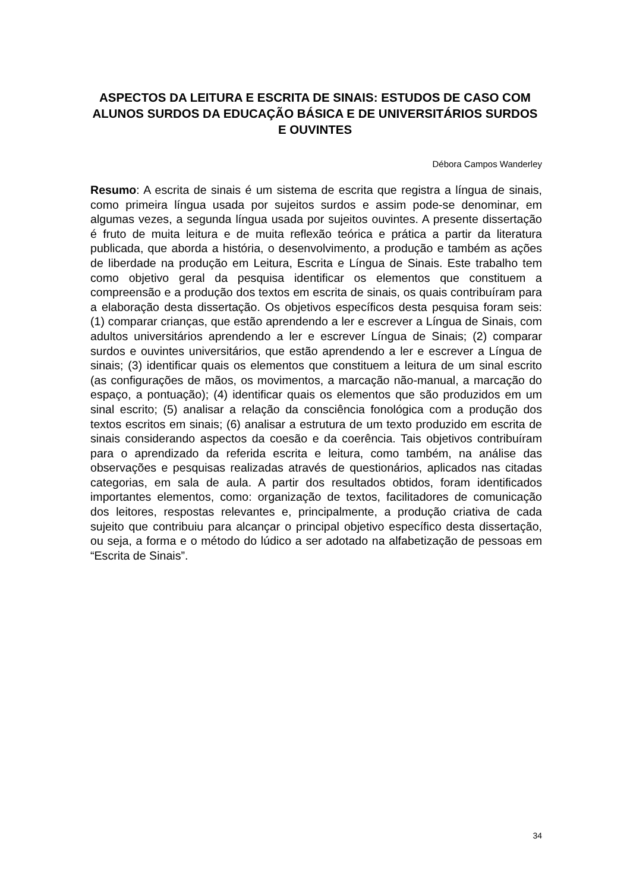ASPECTOS DA LEITURA E ESCRITA DE SINAIS: ESTUDOS DE CASO COM ALUNOS SURDOS DA EDUCAÇÃO BÁSICA E DE UNIVERSITÁRIOS SURDOS E OUVINTES
Débora Campos Wanderley
Resumo: A escrita de sinais é um sistema de escrita que registra a língua de sinais, como primeira língua usada por sujeitos surdos e assim pode-se denominar, em algumas vezes, a segunda língua usada por sujeitos ouvintes. A presente dissertação é fruto de muita leitura e de muita reflexão teórica e prática a partir da literatura publicada, que aborda a história, o desenvolvimento, a produção e também as ações de liberdade na produção em Leitura, Escrita e Língua de Sinais. Este trabalho tem como objetivo geral da pesquisa identificar os elementos que constituem a compreensão e a produção dos textos em escrita de sinais, os quais contribuíram para a elaboração desta dissertação. Os objetivos específicos desta pesquisa foram seis: (1) comparar crianças, que estão aprendendo a ler e escrever a Língua de Sinais, com adultos universitários aprendendo a ler e escrever Língua de Sinais; (2) comparar surdos e ouvintes universitários, que estão aprendendo a ler e escrever a Língua de sinais; (3) identificar quais os elementos que constituem a leitura de um sinal escrito (as configurações de mãos, os movimentos, a marcação não-manual, a marcação do espaço, a pontuação); (4) identificar quais os elementos que são produzidos em um sinal escrito; (5) analisar a relação da consciência fonológica com a produção dos textos escritos em sinais; (6) analisar a estrutura de um texto produzido em escrita de sinais considerando aspectos da coesão e da coerência. Tais objetivos contribuíram para o aprendizado da referida escrita e leitura, como também, na análise das observações e pesquisas realizadas através de questionários, aplicados nas citadas categorias, em sala de aula. A partir dos resultados obtidos, foram identificados importantes elementos, como: organização de textos, facilitadores de comunicação dos leitores, respostas relevantes e, principalmente, a produção criativa de cada sujeito que contribuiu para alcançar o principal objetivo específico desta dissertação, ou seja, a forma e o método do lúdico a ser adotado na alfabetização de pessoas em “Escrita de Sinais”.
34